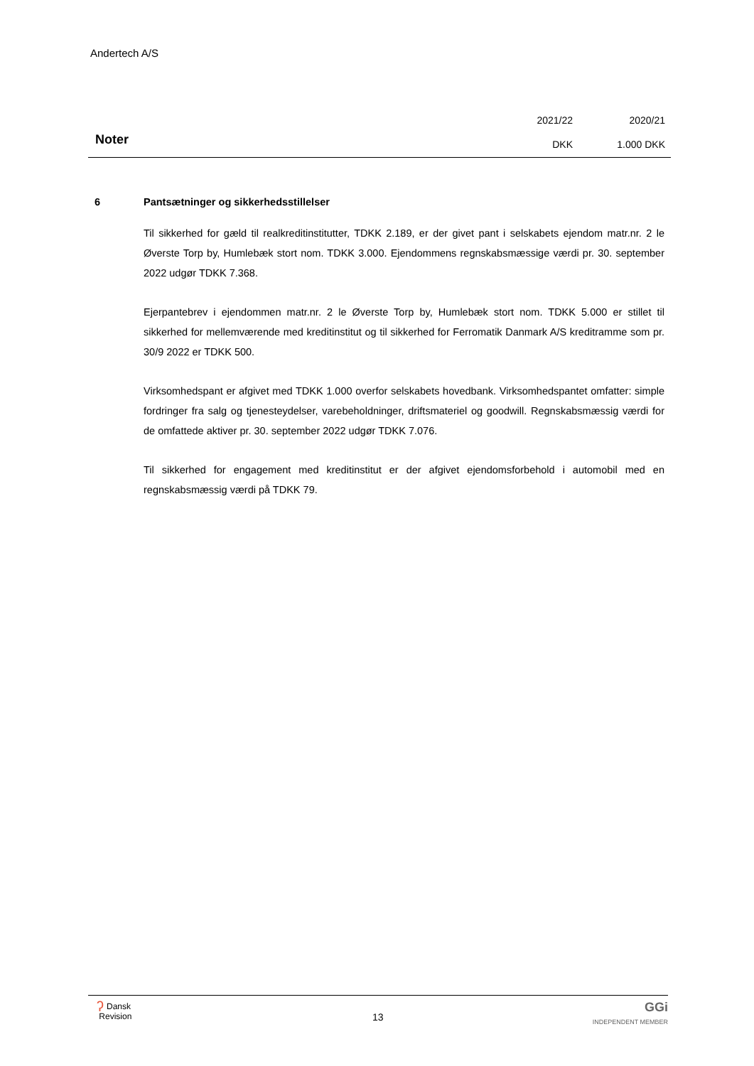Andertech A/S
Noter
2021/22
DKK
2020/21
1.000 DKK
6 Pantsætninger og sikkerhedsstillelser
Til sikkerhed for gæld til realkreditinstitutter, TDKK 2.189, er der givet pant i selskabets ejendom matr.nr. 2 le Øverste Torp by, Humlebæk stort nom. TDKK 3.000. Ejendommens regnskabsmæssige værdi pr. 30. september 2022 udgør TDKK 7.368.
Ejerpantebrev i ejendommen matr.nr. 2 le Øverste Torp by, Humlebæk stort nom. TDKK 5.000 er stillet til sikkerhed for mellemværende med kreditinstitut og til sikkerhed for Ferromatik Danmark A/S kreditramme som pr. 30/9 2022 er TDKK 500.
Virksomhedspant er afgivet med TDKK 1.000 overfor selskabets hovedbank. Virksomhedspantet omfatter: simple fordringer fra salg og tjenesteydelser, varebeholdninger, driftsmateriel og goodwill. Regnskabsmæssig værdi for de omfattede aktiver pr. 30. september 2022 udgør TDKK 7.076.
Til sikkerhed for engagement med kreditinstitut er der afgivet ejendomsforbehold i automobil med en regnskabsmæssig værdi på TDKK 79.
ʔDansk
Revision
13
GGi
INDEPENDENT MEMBER